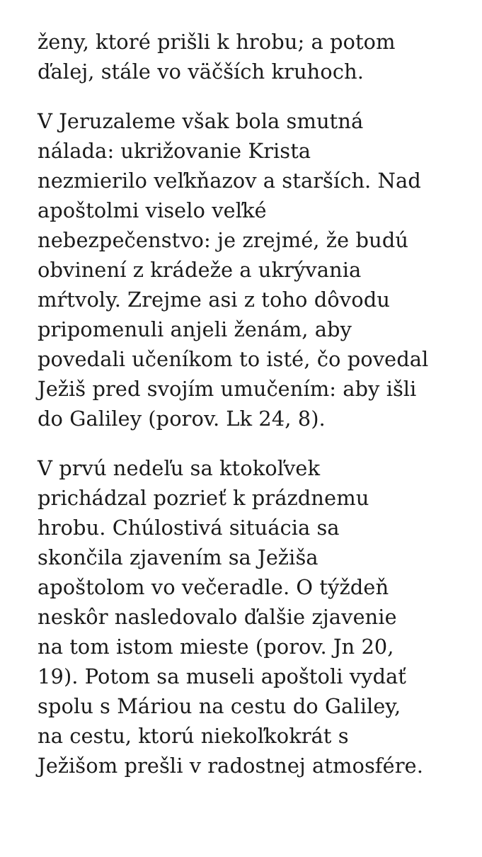ženy, ktoré prišli k hrobu; a potom
ďalej, stále vo väčších kruhoch.
V Jeruzaleme však bola smutná
nálada: ukrižovanie Krista
nezmierilo veľkňazov a starších. Nad
apoštolmi viselo veľké
nebezpečenstvo: je zrejmé, že budú
obvinení z krádeže a ukrývania
mŕtvoly. Zrejme asi z toho dôvodu
pripomenuli anjeli ženám, aby
povedali učeníkom to isté, čo povedal
Ježiš pred svojím umučením: aby išli
do Galiley (porov. Lk 24, 8).
V prvú nedeľu sa ktokoľvek
prichádzal pozrieť k prázdnemu
hrobu. Chúlostivá situácia sa
skončila zjavením sa Ježiša
apoštolom vo večeradle. O týždeň
neskôr nasledovalo ďalšie zjavenie
na tom istom mieste (porov. Jn 20,
19). Potom sa museli apoštoli vydať
spolu s Máriou na cestu do Galiley,
na cestu, ktorú niekoľkokrát s
Ježišom prešli v radostnej atmosfére.